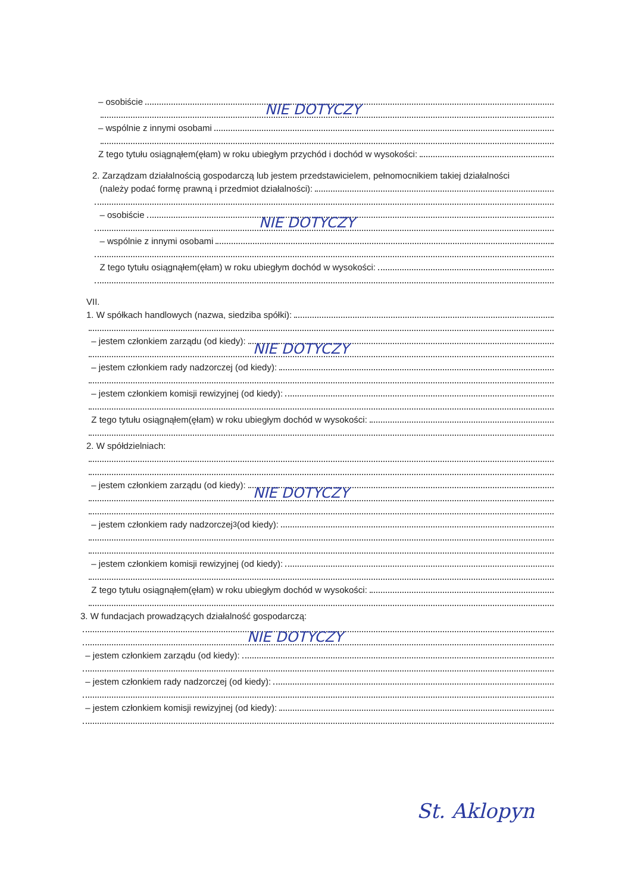– osobiście
NIE DOTYCZY
– wspólnie z innymi osobami
Z tego tytułu osiągnąłem(ęłam) w roku ubiegłym przychód i dochód w wysokości:
2. Zarządzam działalnością gospodarczą lub jestem przedstawicielem, pełnomocnikiem takiej działalności
(należy podać formę prawną i przedmiot działalności):
– osobiście
NIE DOTYCZY
– wspólnie z innymi osobami
Z tego tytułu osiągnąłem(ęłam) w roku ubiegłym dochód w wysokości:
VII.
1. W spółkach handlowych (nazwa, siedziba spółki):
– jestem członkiem zarządu (od kiedy):
NIE DOTYCZY
– jestem członkiem rady nadzorczej (od kiedy):
– jestem członkiem komisji rewizyjnej (od kiedy):
Z tego tytułu osiągnąłem(ęłam) w roku ubiegłym dochód w wysokości:
2. W spółdzielniach:
– jestem członkiem zarządu (od kiedy):
NIE DOTYCZY
– jestem członkiem rady nadzorczej<sup>3</sup> (od kiedy):
– jestem członkiem komisji rewizyjnej (od kiedy):
Z tego tytułu osiągnąłem(ęłam) w roku ubiegłym dochód w wysokości:
3. W fundacjach prowadzących działalność gospodarczą:
NIE DOTYCZY
– jestem członkiem zarządu (od kiedy):
– jestem członkiem rady nadzorczej (od kiedy):
– jestem członkiem komisji rewizyjnej (od kiedy):
St. Aklopyn